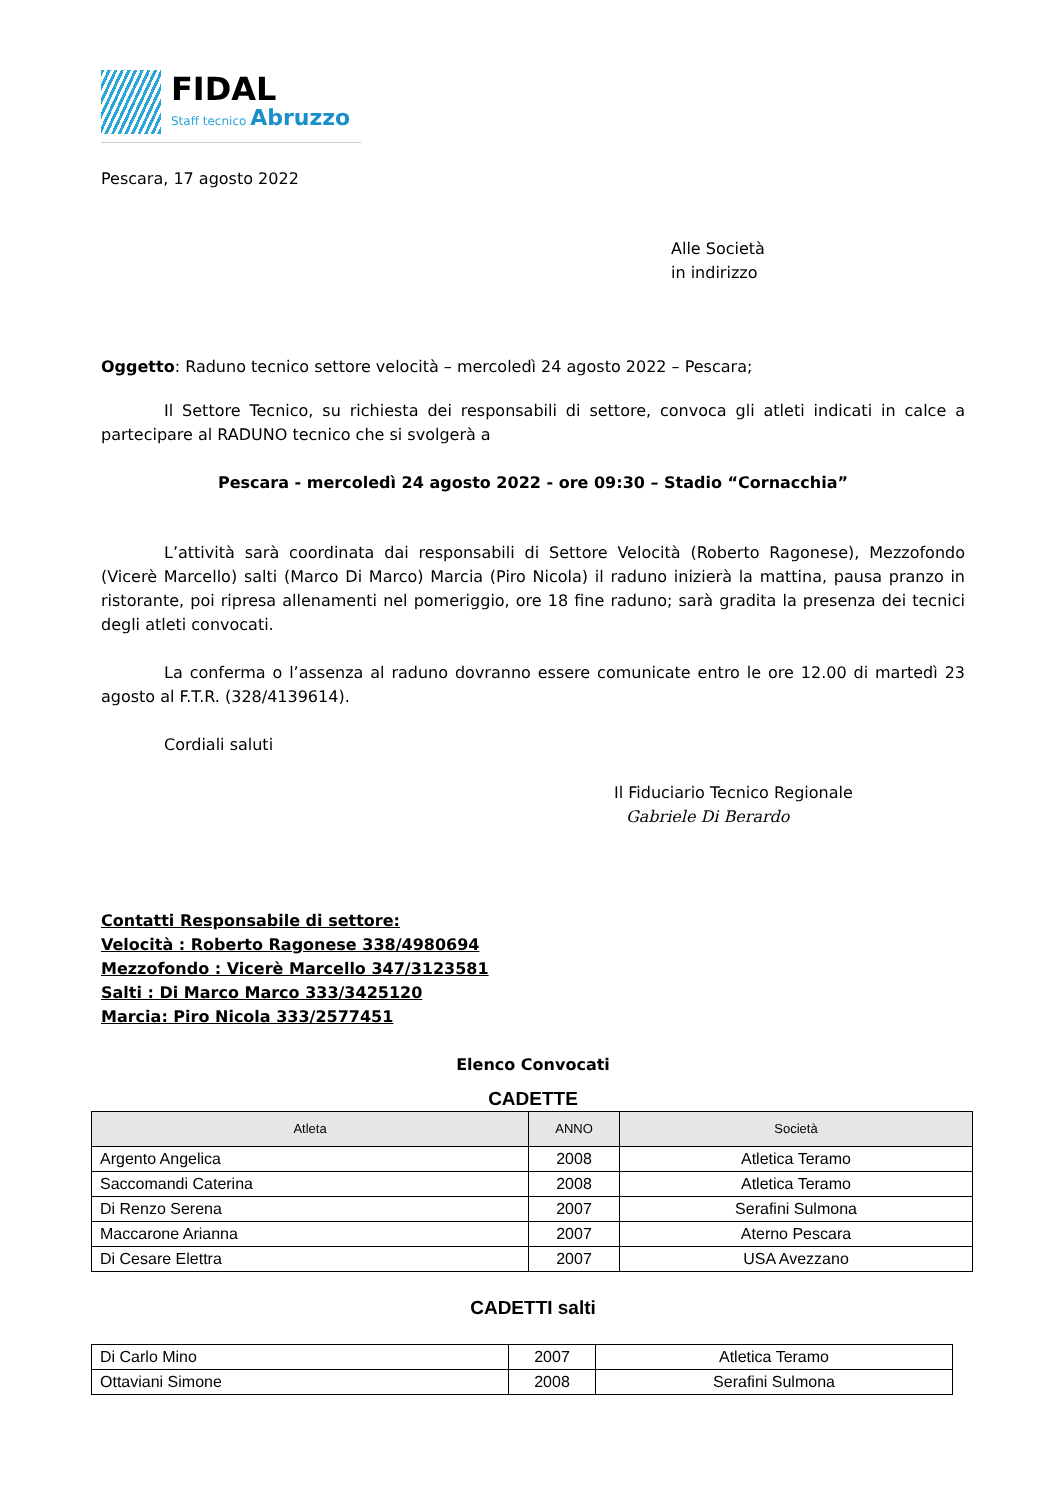FIDAL
Staff tecnico Abruzzo
Pescara, 17 agosto 2022
Alle Società
in indirizzo
Oggetto: Raduno tecnico settore velocità – mercoledì 24 agosto 2022 – Pescara;
Il Settore Tecnico, su richiesta dei responsabili di settore, convoca gli atleti indicati in calce a partecipare al RADUNO tecnico che si svolgerà a
Pescara - mercoledì 24 agosto 2022 - ore 09:30 – Stadio “Cornacchia”
L’attività sarà coordinata dai responsabili di Settore Velocità (Roberto Ragonese), Mezzofondo (Vicerè Marcello) salti (Marco Di Marco) Marcia (Piro Nicola) il raduno inizierà la mattina, pausa pranzo in ristorante, poi ripresa allenamenti nel pomeriggio, ore 18 fine raduno; sarà gradita la presenza dei tecnici degli atleti convocati.
La conferma o l’assenza al raduno dovranno essere comunicate entro le ore 12.00 di martedì 23 agosto al F.T.R. (328/4139614).
Cordiali saluti
Il Fiduciario Tecnico Regionale
Gabriele Di Berardo
Contatti Responsabile di settore:
Velocità : Roberto Ragonese 338/4980694
Mezzofondo : Vicerè Marcello 347/3123581
Salti : Di Marco Marco 333/3425120
Marcia: Piro Nicola 333/2577451
Elenco Convocati
CADETTE
| Atleta | ANNO | Società |
| --- | --- | --- |
| Argento Angelica | 2008 | Atletica Teramo |
| Saccomandi Caterina | 2008 | Atletica Teramo |
| Di Renzo Serena | 2007 | Serafini Sulmona |
| Maccarone Arianna | 2007 | Aterno Pescara |
| Di Cesare Elettra | 2007 | USA Avezzano |
CADETTI salti
| Di Carlo Mino | 2007 | Atletica Teramo |
| Ottaviani Simone | 2008 | Serafini Sulmona |